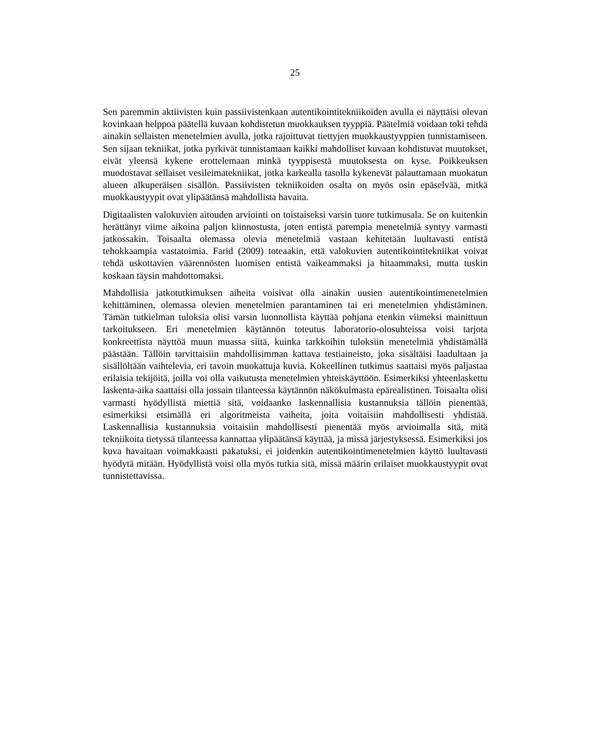25
Sen paremmin aktiivisten kuin passiivistenkaan autentikointitekniikoiden avulla ei näyttäisi olevan kovinkaan helppoa päätellä kuvaan kohdistetun muokkauksen tyyppiä. Päätelmiä voidaan toki tehdä ainakin sellaisten menetelmien avulla, jotka rajoittuvat tiettyjen muokkaustyyppien tunnistamiseen. Sen sijaan tekniikat, jotka pyrkivät tunnistamaan kaikki mahdolliset kuvaan kohdistuvat muutokset, eivät yleensä kykene erottelemaan minkä tyyppisestä muutoksesta on kyse. Poikkeuksen muodostavat sellaiset vesileimatekniikat, jotka karkealla tasolla kykenevät palauttamaan muokatun alueen alkuperäisen sisällön. Passiivisten tekniikoiden osalta on myös osin epäselvää, mitkä muokkaustyypit ovat ylipäätänsä mahdollista havaita.
Digitaalisten valokuvien aitouden arviointi on toistaiseksi varsin tuore tutkimusala. Se on kuitenkin herättänyt viime aikoina paljon kiinnostusta, joten entistä parempia menetelmiä syntyy varmasti jatkossakin. Toisaalta olemassa olevia menetelmiä vastaan kehitetään luultavasti entistä tehokkaampia vastatoimia. Farid (2009) toteaakin, että valokuvien autentikointitekniikat voivat tehdä uskottavien väärennösten luomisen entistä vaikeammaksi ja hitaammaksi, mutta tuskin koskaan täysin mahdottomaksi.
Mahdollisia jatkotutkimuksen aiheita voisivat olla ainakin uusien autentikointimenetelmien kehittäminen, olemassa olevien menetelmien parantaminen tai eri menetelmien yhdistäminen. Tämän tutkielman tuloksia olisi varsin luonnollista käyttää pohjana etenkin viimeksi mainittuun tarkoitukseen. Eri menetelmien käytännön toteutus laboratorio-olosuhteissa voisi tarjota konkreettista näyttöä muun muassa siitä, kuinka tarkkoihin tuloksiin menetelmiä yhdistämällä päästään. Tällöin tarvittaisiin mahdollisimman kattava testiaineisto, joka sisältäisi laadultaan ja sisällöltään vaihtelevia, eri tavoin muokattuja kuvia. Kokeellinen tutkimus saattaisi myös paljastaa erilaisia tekijöitä, joilla voi olla vaikutusta menetelmien yhteiskäyttöön. Esimerkiksi yhteenlaskettu laskenta-aika saattaisi olla jossain tilanteessa käytännön näkökulmasta epärealistinen. Toisaalta olisi varmasti hyödyllistä miettiä sitä, voidaanko laskennallisia kustannuksia tällöin pienentää, esimerkiksi etsimällä eri algoritmeista vaiheita, joita voitaisiin mahdollisesti yhdistää. Laskennallisia kustannuksia voitaisiin mahdollisesti pienentää myös arvioimalla sitä, mitä tekniikoita tietyssä tilanteessa kannattaa ylipäätänsä käyttää, ja missä järjestyksessä. Esimerkiksi jos kuva havaitaan voimakkaasti pakatuksi, ei joidenkin autentikointimenetelmien käyttö luultavasti hyödytä mitään. Hyödyllistä voisi olla myös tutkia sitä, missä määrin erilaiset muokkaustyypit ovat tunnistettavissa.